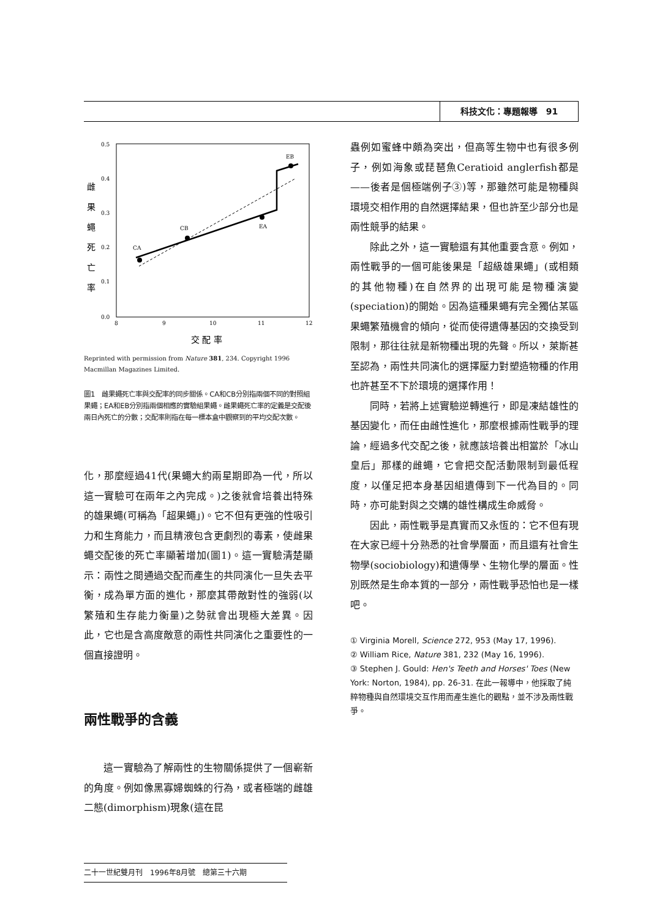科技文化：專題報導　91
雌
果
蠅
死
亡
率
0.5
0.4
0.3
0.2
0.1
0.0
8
9
10
11
12
CA
CB
EA
EB
交 配 率
Reprinted with permission from Nature 381, 234. Copyright 1996 Macmillan Magazines Limited.
圖1　雌果蠅死亡率與交配率的同步關係。CA和CB分別指兩個不同的對照組果蠅；EA和EB分別指兩個相應的實驗組果蠅。雌果蠅死亡率的定義是交配後兩日內死亡的分數；交配率則指在每一標本盒中觀察到的平均交配次數。
化，那麼經過41代(果蠅大約兩星期即為一代，所以這一實驗可在兩年之內完成。)之後就會培養出特殊的雄果蠅(可稱為「超果蠅」)。它不但有更強的性吸引力和生育能力，而且精液包含更劇烈的毒素，使雌果蠅交配後的死亡率顯著增加(圖1)。這一實驗清楚顯示：兩性之間通過交配而產生的共同演化一旦失去平衡，成為單方面的進化，那麼其帶敵對性的強弱(以繁殖和生存能力衡量)之勢就會出現極大差異。因此，它也是含高度敵意的兩性共同演化之重要性的一個直接證明。
兩性戰爭的含義
這一實驗為了解兩性的生物關係提供了一個嶄新的角度。例如像黑寡婦蜘蛛的行為，或者極端的雌雄二態(dimorphism)現象(這在昆
蟲例如蜜蜂中頗為突出，但高等生物中也有很多例子，例如海象或琵琶魚Ceratioid anglerfish都是——後者是個極端例子③)等，那雖然可能是物種與環境交相作用的自然選擇結果，但也許至少部分也是兩性競爭的結果。
除此之外，這一實驗還有其他重要含意。例如，兩性戰爭的一個可能後果是「超級雄果蠅」(或相類的其他物種)在自然界的出現可能是物種演變(speciation)的開始。因為這種果蠅有完全獨佔某區果蠅繁殖機會的傾向，從而使得遺傳基因的交換受到限制，那往往就是新物種出現的先聲。所以，萊斯甚至認為，兩性共同演化的選擇壓力對塑造物種的作用也許甚至不下於環境的選擇作用！
同時，若將上述實驗逆轉進行，即是凍結雄性的基因變化，而任由雌性進化，那麼根據兩性戰爭的理論，經過多代交配之後，就應該培養出相當於「冰山皇后」那樣的雌蠅，它會把交配活動限制到最低程度，以僅足把本身基因組遺傳到下一代為目的。同時，亦可能對與之交媾的雄性構成生命威脅。
因此，兩性戰爭是真實而又永恆的：它不但有現在大家已經十分熟悉的社會學層面，而且還有社會生物學(sociobiology)和遺傳學、生物化學的層面。性別既然是生命本質的一部分，兩性戰爭恐怕也是一樣吧。
① Virginia Morell, Science 272, 953 (May 17, 1996).
② William Rice, Nature 381, 232 (May 16, 1996).
③ Stephen J. Gould: Hen's Teeth and Horses' Toes (New York: Norton, 1984), pp. 26-31. 在此一報導中，他採取了純粹物種與自然環境交互作用而產生進化的觀點，並不涉及兩性戰爭。
二十一世紀雙月刊　1996年8月號　總第三十六期